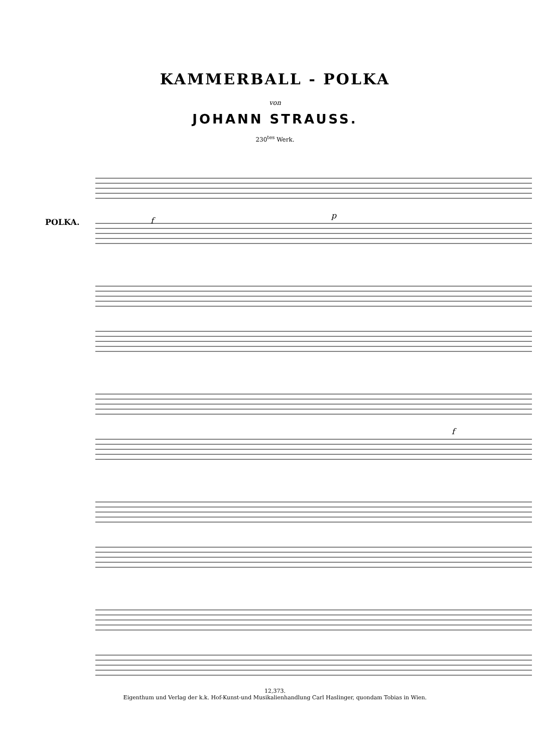KAMMERBALL - POLKA
von
JOHANN STRAUSS.
230<sup>tes</sup> Werk.
POLKA.
f
p
f
12,373.
Eigenthum und Verlag der k.k. Hof-Kunst-und Musikalienhandlung Carl Haslinger, quondam Tobias in Wien.